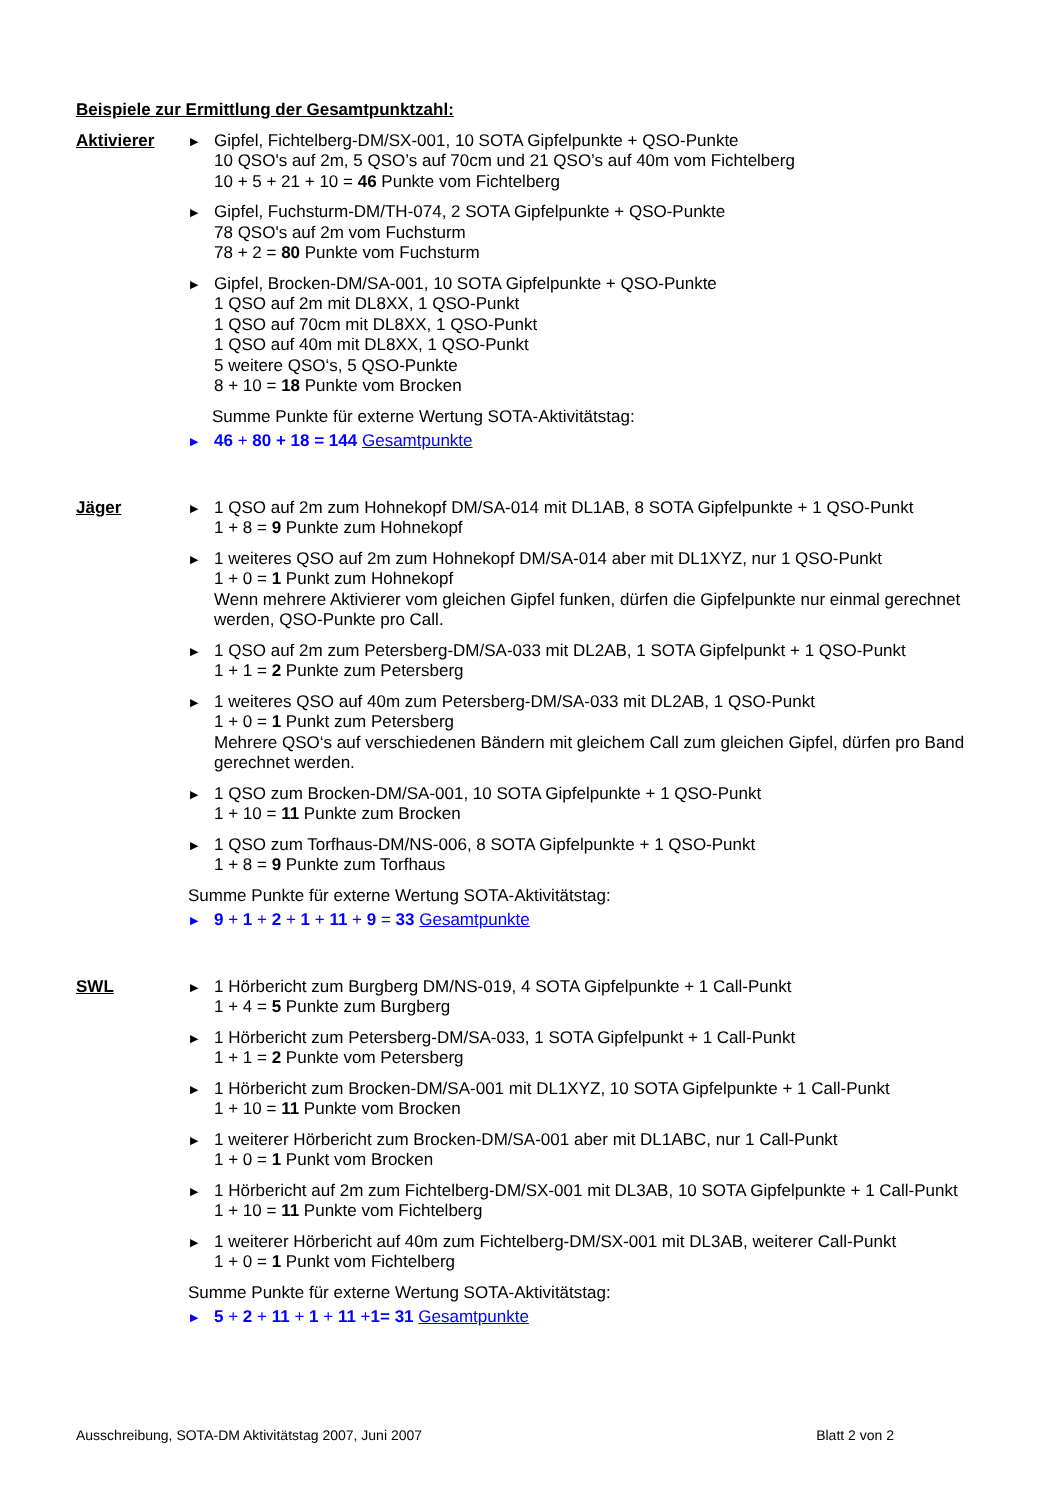Beispiele zur Ermittlung der Gesamtpunktzahl:
Aktivierer
▶
Gipfel, Fichtelberg-DM/SX-001, 10 SOTA Gipfelpunkte + QSO-Punkte
10 QSO's auf 2m, 5 QSO’s auf 70cm und 21 QSO’s auf 40m vom Fichtelberg
10 + 5 + 21 + 10 = 46 Punkte vom Fichtelberg
▶
Gipfel, Fuchsturm-DM/TH-074, 2 SOTA Gipfelpunkte + QSO-Punkte
78 QSO's auf 2m vom Fuchsturm
78 + 2 = 80 Punkte vom Fuchsturm
▶
Gipfel, Brocken-DM/SA-001, 10 SOTA Gipfelpunkte + QSO-Punkte
1 QSO auf 2m mit DL8XX, 1 QSO-Punkt
1 QSO auf 70cm mit DL8XX, 1 QSO-Punkt
1 QSO auf 40m mit DL8XX, 1 QSO-Punkt
5 weitere QSO‘s, 5 QSO-Punkte
8 + 10 = 18 Punkte vom Brocken
Summe Punkte für externe Wertung SOTA-Aktivitätstag:
▶
46 + 80 + 18 = 144 Gesamtpunkte
Jäger
▶
1 QSO auf 2m zum Hohnekopf DM/SA-014 mit DL1AB, 8 SOTA Gipfelpunkte + 1 QSO-Punkt
1 + 8 = 9 Punkte zum Hohnekopf
▶
1 weiteres QSO auf 2m zum Hohnekopf DM/SA-014 aber mit DL1XYZ, nur 1 QSO-Punkt
1 + 0 = 1 Punkt zum Hohnekopf
Wenn mehrere Aktivierer vom gleichen Gipfel funken, dürfen die Gipfelpunkte nur einmal gerechnet werden, QSO-Punkte pro Call.
▶
1 QSO auf 2m zum Petersberg-DM/SA-033 mit DL2AB, 1 SOTA Gipfelpunkt + 1 QSO-Punkt
1 + 1 = 2 Punkte zum Petersberg
▶
1 weiteres QSO auf 40m zum Petersberg-DM/SA-033 mit DL2AB, 1 QSO-Punkt
1 + 0 = 1 Punkt zum Petersberg
Mehrere QSO‘s auf verschiedenen Bändern mit gleichem Call zum gleichen Gipfel, dürfen pro Band gerechnet werden.
▶
1 QSO zum Brocken-DM/SA-001, 10 SOTA Gipfelpunkte + 1 QSO-Punkt
1 + 10 = 11 Punkte zum Brocken
▶
1 QSO zum Torfhaus-DM/NS-006, 8 SOTA Gipfelpunkte + 1 QSO-Punkt
1 + 8 = 9 Punkte zum Torfhaus
Summe Punkte für externe Wertung SOTA-Aktivitätstag:
▶
9 + 1 + 2 + 1 + 11 + 9 = 33 Gesamtpunkte
SWL
▶
1 Hörbericht zum Burgberg DM/NS-019, 4 SOTA Gipfelpunkte + 1 Call-Punkt
1 + 4 = 5 Punkte zum Burgberg
▶
1 Hörbericht zum Petersberg-DM/SA-033, 1 SOTA Gipfelpunkt + 1 Call-Punkt
1 + 1 = 2 Punkte vom Petersberg
▶
1 Hörbericht zum Brocken-DM/SA-001 mit DL1XYZ, 10 SOTA Gipfelpunkte + 1 Call-Punkt
1 + 10 = 11 Punkte vom Brocken
▶
1 weiterer Hörbericht zum Brocken-DM/SA-001 aber mit DL1ABC, nur 1 Call-Punkt
1 + 0 = 1 Punkt vom Brocken
▶
1 Hörbericht auf 2m zum Fichtelberg-DM/SX-001 mit DL3AB, 10 SOTA Gipfelpunkte + 1 Call-Punkt
1 + 10 = 11 Punkte vom Fichtelberg
▶
1 weiterer Hörbericht auf 40m zum Fichtelberg-DM/SX-001 mit DL3AB, weiterer Call-Punkt
1 + 0 = 1 Punkt vom Fichtelberg
Summe Punkte für externe Wertung SOTA-Aktivitätstag:
▶
5 + 2 + 11 + 1 + 11 +1= 31 Gesamtpunkte
Ausschreibung, SOTA-DM Aktivitätstag 2007, Juni 2007 Blatt 2 von 2